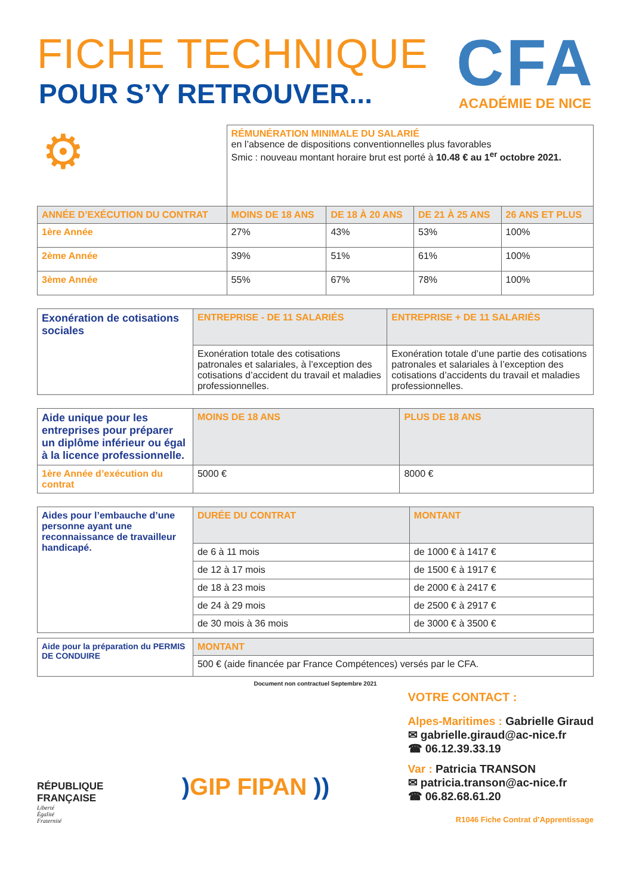FICHE TECHNIQUE
POUR S’Y RETROUVER...
CFA
ACADÉMIE DE NICE
| ⚙ | RÉMUNÉRATION MINIMALE DU SALARIÉ en l’absence de dispositions conventionnelles plus favorables Smic : nouveau montant horaire brut est porté à 10.48 € au 1<sup>er</sup> octobre 2021. | | | |
| ANNÉE D’EXÉCUTION DU CONTRAT | MOINS DE 18 ANS | DE 18 À 20 ANS | DE 21 À 25 ANS | 26 ANS ET PLUS |
| 1ère Année | 27% | 43% | 53% | 100% |
| 2ème Année | 39% | 51% | 61% | 100% |
| 3ème Année | 55% | 67% | 78% | 100% |
| Exonération de cotisations sociales | ENTREPRISE - DE 11 SALARIÉS | ENTREPRISE + DE 11 SALARIÉS |
| | Exonération totale des cotisations patronales et salariales, à l’exception des cotisations d’accident du travail et maladies professionnelles. | Exonération totale d’une partie des cotisations patronales et salariales à l’exception des cotisations d’accidents du travail et maladies professionnelles. |
| Aide unique pour les entreprises pour préparer un diplôme inférieur ou égal à la licence professionnelle. | MOINS DE 18 ANS | PLUS DE 18 ANS |
| 1ère Année d’exécution du contrat | 5000 € | 8000 € |
| Aides pour l’embauche d’une personne ayant une reconnaissance de travailleur handicapé. | DURÉE DU CONTRAT | MONTANT |
| | de 6 à 11 mois | de 1000 € à 1417 € |
| | de 12 à 17 mois | de 1500 € à 1917 € |
| | de 18 à 23 mois | de 2000 € à 2417 € |
| | de 24 à 29 mois | de 2500 € à 2917 € |
| | de 30 mois à 36 mois | de 3000 € à 3500 € |
| Aide pour la préparation du PERMIS DE CONDUIRE | MONTANT |
| | 500 € (aide financée par France Compétences) versés par le CFA. |
Document non contractuel Septembre 2021
RÉPUBLIQUE
FRANÇAISE
Liberté
Égalité
Fraternité
) GIP FIPAN ))
VOTRE CONTACT :
Alpes-Maritimes : Gabrielle Giraud
✉ gabrielle.giraud@ac-nice.fr
☎ 06.12.39.33.19
Var : Patricia TRANSON
✉ patricia.transon@ac-nice.fr
☎ 06.82.68.61.20
R1046 Fiche Contrat d’Apprentissage